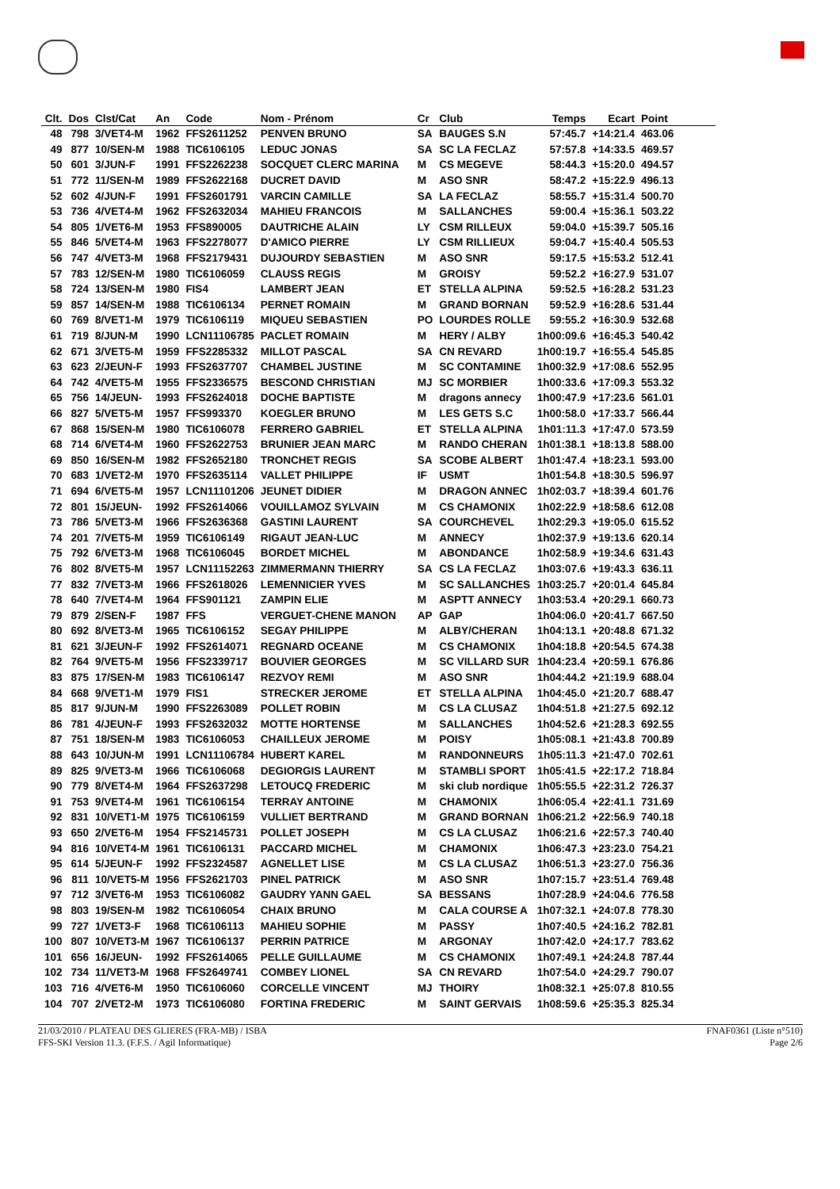| Clt. | Dos | Clst/Cat | An | Code | Nom - Prénom | Cr | Club | Temps | Ecart | Point |
| --- | --- | --- | --- | --- | --- | --- | --- | --- | --- | --- |
| 48 | 798 | 3/VET4-M | 1962 | FFS2611252 | PENVEN BRUNO | SA | BAUGES S.N | 57:45.7 | +14:21.4 | 463.06 |
| 49 | 877 | 10/SEN-M | 1988 | TIC6106105 | LEDUC JONAS | SA | SC LA FECLAZ | 57:57.8 | +14:33.5 | 469.57 |
| 50 | 601 | 3/JUN-F | 1991 | FFS2262238 | SOCQUET CLERC MARINA | M | CS MEGEVE | 58:44.3 | +15:20.0 | 494.57 |
| 51 | 772 | 11/SEN-M | 1989 | FFS2622168 | DUCRET DAVID | M | ASO SNR | 58:47.2 | +15:22.9 | 496.13 |
| 52 | 602 | 4/JUN-F | 1991 | FFS2601791 | VARCIN CAMILLE | SA | LA FECLAZ | 58:55.7 | +15:31.4 | 500.70 |
| 53 | 736 | 4/VET4-M | 1962 | FFS2632034 | MAHIEU FRANCOIS | M | SALLANCHES | 59:00.4 | +15:36.1 | 503.22 |
| 54 | 805 | 1/VET6-M | 1953 | FFS890005 | DAUTRICHE ALAIN | LY | CSM RILLEUX | 59:04.0 | +15:39.7 | 505.16 |
| 55 | 846 | 5/VET4-M | 1963 | FFS2278077 | D'AMICO PIERRE | LY | CSM RILLIEUX | 59:04.7 | +15:40.4 | 505.53 |
| 56 | 747 | 4/VET3-M | 1968 | FFS2179431 | DUJOURDY SEBASTIEN | M | ASO SNR | 59:17.5 | +15:53.2 | 512.41 |
| 57 | 783 | 12/SEN-M | 1980 | TIC6106059 | CLAUSS REGIS | M | GROISY | 59:52.2 | +16:27.9 | 531.07 |
| 58 | 724 | 13/SEN-M | 1980 | FIS4 | LAMBERT JEAN | ET | STELLA ALPINA | 59:52.5 | +16:28.2 | 531.23 |
| 59 | 857 | 14/SEN-M | 1988 | TIC6106134 | PERNET ROMAIN | M | GRAND BORNAN | 59:52.9 | +16:28.6 | 531.44 |
| 60 | 769 | 8/VET1-M | 1979 | TIC6106119 | MIQUEU SEBASTIEN | PO | LOURDES ROLLE | 59:55.2 | +16:30.9 | 532.68 |
| 61 | 719 | 8/JUN-M | 1990 | LCN11106785 | PACLET ROMAIN | M | HERY / ALBY | 1h00:09.6 | +16:45.3 | 540.42 |
| 62 | 671 | 3/VET5-M | 1959 | FFS2285332 | MILLOT PASCAL | SA | CN REVARD | 1h00:19.7 | +16:55.4 | 545.85 |
| 63 | 623 | 2/JEUN-F | 1993 | FFS2637707 | CHAMBEL JUSTINE | M | SC CONTAMINE | 1h00:32.9 | +17:08.6 | 552.95 |
| 64 | 742 | 4/VET5-M | 1955 | FFS2336575 | BESCOND CHRISTIAN | MJ | SC MORBIER | 1h00:33.6 | +17:09.3 | 553.32 |
| 65 | 756 | 14/JEUN- | 1993 | FFS2624018 | DOCHE BAPTISTE | M | dragons annecy | 1h00:47.9 | +17:23.6 | 561.01 |
| 66 | 827 | 5/VET5-M | 1957 | FFS993370 | KOEGLER BRUNO | M | LES GETS S.C | 1h00:58.0 | +17:33.7 | 566.44 |
| 67 | 868 | 15/SEN-M | 1980 | TIC6106078 | FERRERO GABRIEL | ET | STELLA ALPINA | 1h01:11.3 | +17:47.0 | 573.59 |
| 68 | 714 | 6/VET4-M | 1960 | FFS2622753 | BRUNIER JEAN MARC | M | RANDO CHERAN | 1h01:38.1 | +18:13.8 | 588.00 |
| 69 | 850 | 16/SEN-M | 1982 | FFS2652180 | TRONCHET REGIS | SA | SCOBE ALBERT | 1h01:47.4 | +18:23.1 | 593.00 |
| 70 | 683 | 1/VET2-M | 1970 | FFS2635114 | VALLET PHILIPPE | IF | USMT | 1h01:54.8 | +18:30.5 | 596.97 |
| 71 | 694 | 6/VET5-M | 1957 | LCN11101206 | JEUNET DIDIER | M | DRAGON ANNEC | 1h02:03.7 | +18:39.4 | 601.76 |
| 72 | 801 | 15/JEUN- | 1992 | FFS2614066 | VOUILLAMOZ SYLVAIN | M | CS CHAMONIX | 1h02:22.9 | +18:58.6 | 612.08 |
| 73 | 786 | 5/VET3-M | 1966 | FFS2636368 | GASTINI LAURENT | SA | COURCHEVEL | 1h02:29.3 | +19:05.0 | 615.52 |
| 74 | 201 | 7/VET5-M | 1959 | TIC6106149 | RIGAUT JEAN-LUC | M | ANNECY | 1h02:37.9 | +19:13.6 | 620.14 |
| 75 | 792 | 6/VET3-M | 1968 | TIC6106045 | BORDET MICHEL | M | ABONDANCE | 1h02:58.9 | +19:34.6 | 631.43 |
| 76 | 802 | 8/VET5-M | 1957 | LCN11152263 | ZIMMERMANN THIERRY | SA | CS LA FECLAZ | 1h03:07.6 | +19:43.3 | 636.11 |
| 77 | 832 | 7/VET3-M | 1966 | FFS2618026 | LEMENNICIER YVES | M | SC SALLANCHES | 1h03:25.7 | +20:01.4 | 645.84 |
| 78 | 640 | 7/VET4-M | 1964 | FFS901121 | ZAMPIN ELIE | M | ASPTT ANNECY | 1h03:53.4 | +20:29.1 | 660.73 |
| 79 | 879 | 2/SEN-F | 1987 | FFS | VERGUET-CHENE MANON | AP | GAP | 1h04:06.0 | +20:41.7 | 667.50 |
| 80 | 692 | 8/VET3-M | 1965 | TIC6106152 | SEGAY PHILIPPE | M | ALBY/CHERAN | 1h04:13.1 | +20:48.8 | 671.32 |
| 81 | 621 | 3/JEUN-F | 1992 | FFS2614071 | REGNARD OCEANE | M | CS CHAMONIX | 1h04:18.8 | +20:54.5 | 674.38 |
| 82 | 764 | 9/VET5-M | 1956 | FFS2339717 | BOUVIER GEORGES | M | SC VILLARD SUR | 1h04:23.4 | +20:59.1 | 676.86 |
| 83 | 875 | 17/SEN-M | 1983 | TIC6106147 | REZVOY REMI | M | ASO SNR | 1h04:44.2 | +21:19.9 | 688.04 |
| 84 | 668 | 9/VET1-M | 1979 | FIS1 | STRECKER JEROME | ET | STELLA ALPINA | 1h04:45.0 | +21:20.7 | 688.47 |
| 85 | 817 | 9/JUN-M | 1990 | FFS2263089 | POLLET ROBIN | M | CS LA CLUSAZ | 1h04:51.8 | +21:27.5 | 692.12 |
| 86 | 781 | 4/JEUN-F | 1993 | FFS2632032 | MOTTE HORTENSE | M | SALLANCHES | 1h04:52.6 | +21:28.3 | 692.55 |
| 87 | 751 | 18/SEN-M | 1983 | TIC6106053 | CHAILLEUX JEROME | M | POISY | 1h05:08.1 | +21:43.8 | 700.89 |
| 88 | 643 | 10/JUN-M | 1991 | LCN11106784 | HUBERT KAREL | M | RANDONNEURS | 1h05:11.3 | +21:47.0 | 702.61 |
| 89 | 825 | 9/VET3-M | 1966 | TIC6106068 | DEGIORGIS LAURENT | M | STAMBLI SPORT | 1h05:41.5 | +22:17.2 | 718.84 |
| 90 | 779 | 8/VET4-M | 1964 | FFS2637298 | LETOUCQ FREDERIC | M | ski club nordique | 1h05:55.5 | +22:31.2 | 726.37 |
| 91 | 753 | 9/VET4-M | 1961 | TIC6106154 | TERRAY ANTOINE | M | CHAMONIX | 1h06:05.4 | +22:41.1 | 731.69 |
| 92 | 831 | 10/VET1-M | 1975 | TIC6106159 | VULLIET BERTRAND | M | GRAND BORNAN | 1h06:21.2 | +22:56.9 | 740.18 |
| 93 | 650 | 2/VET6-M | 1954 | FFS2145731 | POLLET JOSEPH | M | CS LA CLUSAZ | 1h06:21.6 | +22:57.3 | 740.40 |
| 94 | 816 | 10/VET4-M | 1961 | TIC6106131 | PACCARD MICHEL | M | CHAMONIX | 1h06:47.3 | +23:23.0 | 754.21 |
| 95 | 614 | 5/JEUN-F | 1992 | FFS2324587 | AGNELLET LISE | M | CS LA CLUSAZ | 1h06:51.3 | +23:27.0 | 756.36 |
| 96 | 811 | 10/VET5-M | 1956 | FFS2621703 | PINEL PATRICK | M | ASO SNR | 1h07:15.7 | +23:51.4 | 769.48 |
| 97 | 712 | 3/VET6-M | 1953 | TIC6106082 | GAUDRY YANN GAEL | SA | BESSANS | 1h07:28.9 | +24:04.6 | 776.58 |
| 98 | 803 | 19/SEN-M | 1982 | TIC6106054 | CHAIX BRUNO | M | CALA COURSE A | 1h07:32.1 | +24:07.8 | 778.30 |
| 99 | 727 | 1/VET3-F | 1968 | TIC6106113 | MAHIEU SOPHIE | M | PASSY | 1h07:40.5 | +24:16.2 | 782.81 |
| 100 | 807 | 10/VET3-M | 1967 | TIC6106137 | PERRIN PATRICE | M | ARGONAY | 1h07:42.0 | +24:17.7 | 783.62 |
| 101 | 656 | 16/JEUN- | 1992 | FFS2614065 | PELLE GUILLAUME | M | CS CHAMONIX | 1h07:49.1 | +24:24.8 | 787.44 |
| 102 | 734 | 11/VET3-M | 1968 | FFS2649741 | COMBEY LIONEL | SA | CN REVARD | 1h07:54.0 | +24:29.7 | 790.07 |
| 103 | 716 | 4/VET6-M | 1950 | TIC6106060 | CORCELLE VINCENT | MJ | THOIRY | 1h08:32.1 | +25:07.8 | 810.55 |
| 104 | 707 | 2/VET2-M | 1973 | TIC6106080 | FORTINA FREDERIC | M | SAINT GERVAIS | 1h08:59.6 | +25:35.3 | 825.34 |
21/03/2010 / PLATEAU DES GLIERES (FRA-MB) / ISBA FNAF0361 (Liste n°510)
FFS-SKI Version 11.3. (F.F.S. / Agil Informatique) Page 2/6